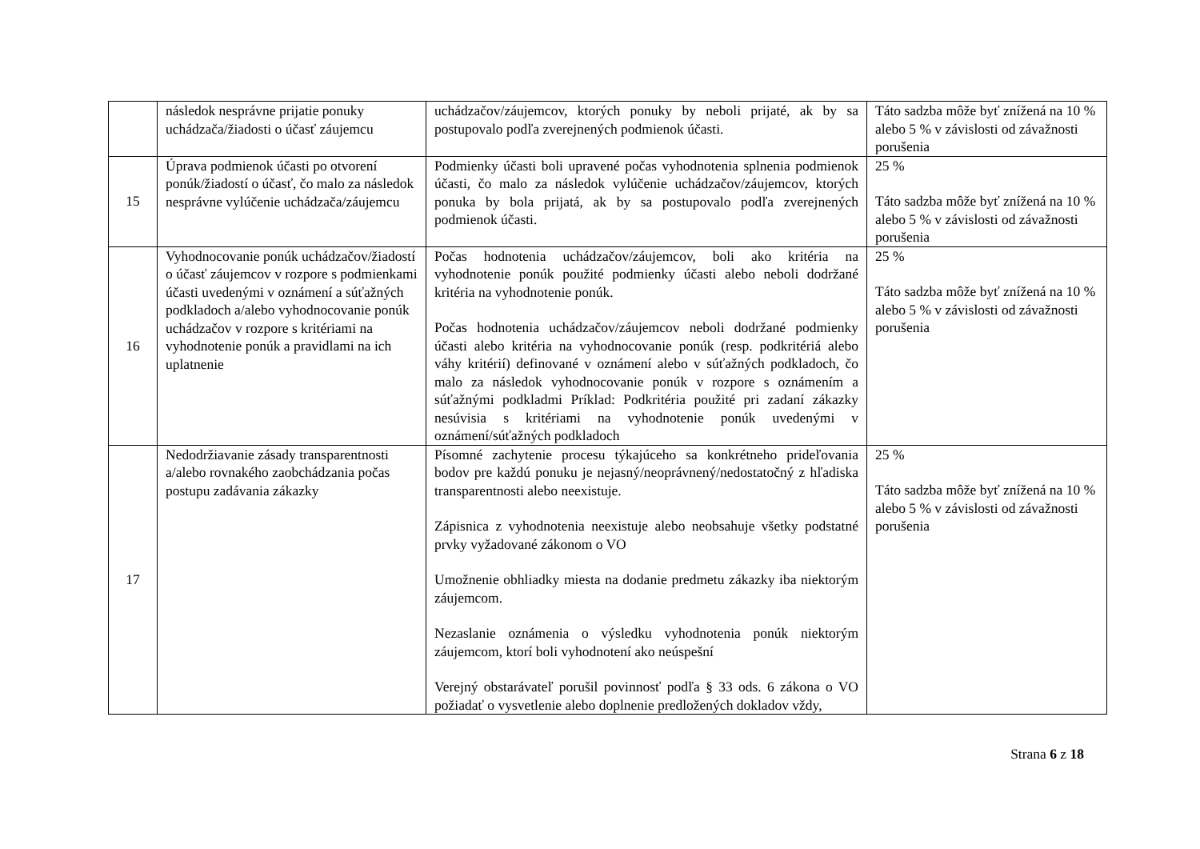| | následok nesprávne prijatie ponuky uchádzača/žiadosti o účasť záujemcu | uchádzačov/záujemcov, ktorých ponuky by neboli prijaté, ak by sa postupovalo podľa zverejnených podmienok účasti. | Táto sadzba môže byť znížená na 10 % alebo 5 % v závislosti od závažnosti porušenia |
| 15 | Úprava podmienok účasti po otvorení ponúk/žiadostí o účasť, čo malo za následok nesprávne vylúčenie uchádzača/záujemcu | Podmienky účasti boli upravené počas vyhodnotenia splnenia podmienok účasti, čo malo za následok vylúčenie uchádzačov/záujemcov, ktorých ponuka by bola prijatá, ak by sa postupovalo podľa zverejnených podmienok účasti. | 25 % Táto sadzba môže byť znížená na 10 % alebo 5 % v závislosti od závažnosti porušenia |
| 16 | Vyhodnocovanie ponúk uchádzačov/žiadostí o účasť záujemcov v rozpore s podmienkami účasti uvedenými v oznámení a súťažných podkladoch a/alebo vyhodnocovanie ponúk uchádzačov v rozpore s kritériami na vyhodnotenie ponúk a pravidlami na ich uplatnenie | Počas hodnotenia uchádzačov/záujemcov, boli ako kritéria na vyhodnotenie ponúk použité podmienky účasti alebo neboli dodržané kritéria na vyhodnotenie ponúk. Počas hodnotenia uchádzačov/záujemcov neboli dodržané podmienky účasti alebo kritéria na vyhodnocovanie ponúk (resp. podkritériá alebo váhy kritérií) definované v oznámení alebo v súťažných podkladoch, čo malo za následok vyhodnocovanie ponúk v rozpore s oznámením a súťažnými podkladmi Príklad: Podkritéria použité pri zadaní zákazky nesúvisia s kritériami na vyhodnotenie ponúk uvedenými v oznámení/súťažných podkladoch | 25 % Táto sadzba môže byť znížená na 10 % alebo 5 % v závislosti od závažnosti porušenia |
| 17 | Nedodržiavanie zásady transparentnosti a/alebo rovnakého zaobchádzania počas postupu zadávania zákazky | Písomné zachytenie procesu týkajúceho sa konkrétneho prideľovania bodov pre každú ponuku je nejasný/neoprávnený/nedostatočný z hľadiska transparentnosti alebo neexistuje. Zápisnica z vyhodnotenia neexistuje alebo neobsahuje všetky podstatné prvky vyžadované zákonom o VO Umožnenie obhliadky miesta na dodanie predmetu zákazky iba niektorým záujemcom. Nezaslanie oznámenia o výsledku vyhodnotenia ponúk niektorým záujemcom, ktorí boli vyhodnotení ako neúspešní Verejný obstarávateľ porušil povinnosť podľa § 33 ods. 6 zákona o VO požiadať o vysvetlenie alebo doplnenie predložených dokladov vždy, | 25 % Táto sadzba môže byť znížená na 10 % alebo 5 % v závislosti od závažnosti porušenia |
Strana 6 z 18